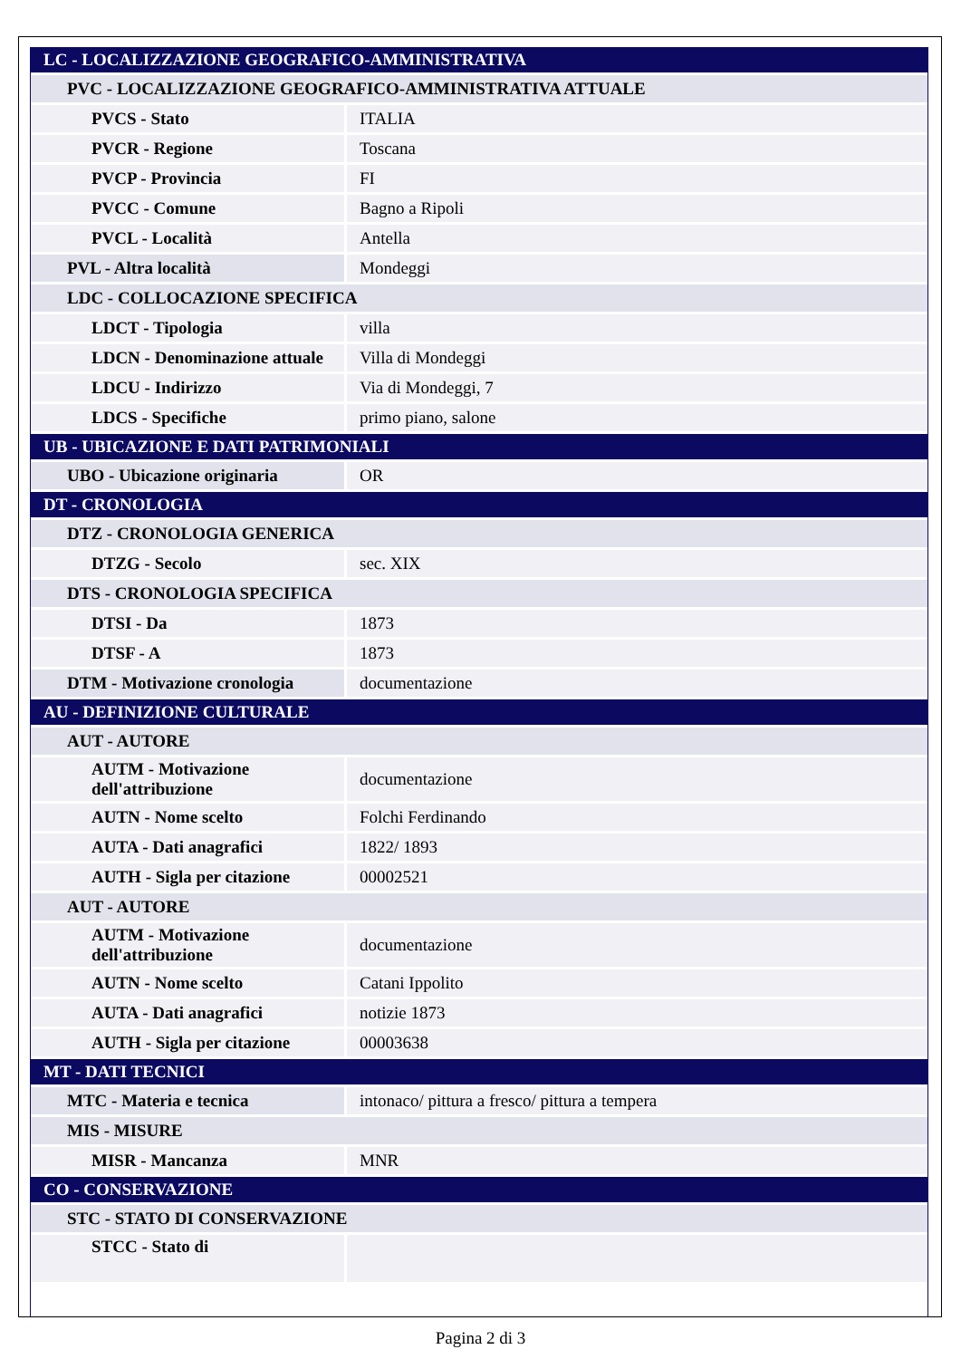| LC - LOCALIZZAZIONE GEOGRAFICO-AMMINISTRATIVA | |
| PVC - LOCALIZZAZIONE GEOGRAFICO-AMMINISTRATIVA ATTUALE | |
| PVCS - Stato | ITALIA |
| PVCR - Regione | Toscana |
| PVCP - Provincia | FI |
| PVCC - Comune | Bagno a Ripoli |
| PVCL - Località | Antella |
| PVL - Altra località | Mondeggi |
| LDC - COLLOCAZIONE SPECIFICA | |
| LDCT - Tipologia | villa |
| LDCN - Denominazione attuale | Villa di Mondeggi |
| LDCU - Indirizzo | Via di Mondeggi, 7 |
| LDCS - Specifiche | primo piano, salone |
| UB - UBICAZIONE E DATI PATRIMONIALI | |
| UBO - Ubicazione originaria | OR |
| DT - CRONOLOGIA | |
| DTZ - CRONOLOGIA GENERICA | |
| DTZG - Secolo | sec. XIX |
| DTS - CRONOLOGIA SPECIFICA | |
| DTSI - Da | 1873 |
| DTSF - A | 1873 |
| DTM - Motivazione cronologia | documentazione |
| AU - DEFINIZIONE CULTURALE | |
| AUT - AUTORE | |
| AUTM - Motivazione dell'attribuzione | documentazione |
| AUTN - Nome scelto | Folchi Ferdinando |
| AUTA - Dati anagrafici | 1822/ 1893 |
| AUTH - Sigla per citazione | 00002521 |
| AUT - AUTORE | |
| AUTM - Motivazione dell'attribuzione | documentazione |
| AUTN - Nome scelto | Catani Ippolito |
| AUTA - Dati anagrafici | notizie 1873 |
| AUTH - Sigla per citazione | 00003638 |
| MT - DATI TECNICI | |
| MTC - Materia e tecnica | intonaco/ pittura a fresco/ pittura a tempera |
| MIS - MISURE | |
| MISR - Mancanza | MNR |
| CO - CONSERVAZIONE | |
| STC - STATO DI CONSERVAZIONE | |
| STCC - Stato di | |
Pagina 2 di 3